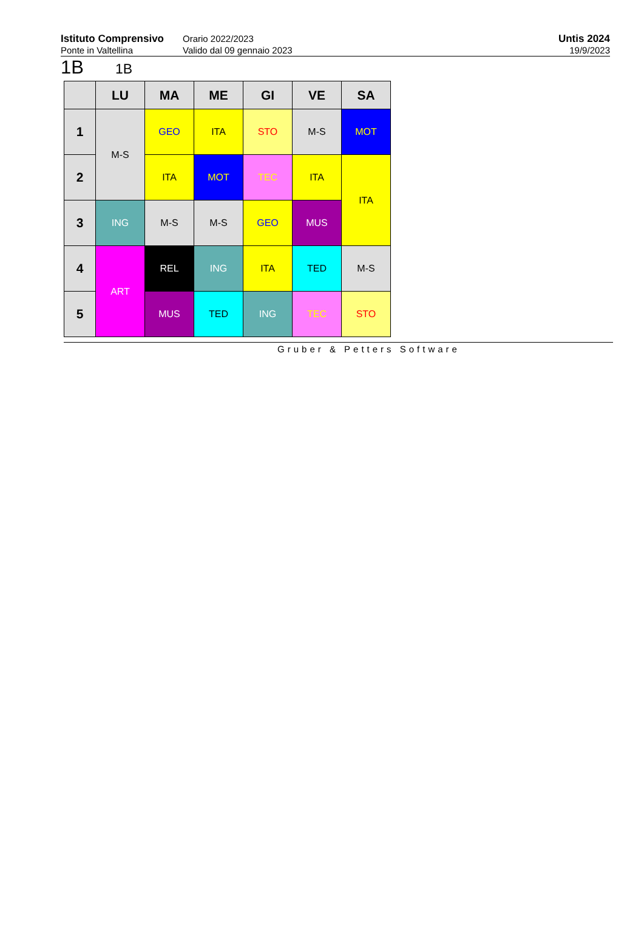Istituto Comprensivo
Ponte in Valtellina
Orario 2022/2023
Valido dal 09 gennaio 2023
Untis 2024
19/9/2023
1B 1B
| | LU | MA | ME | GI | VE | SA |
| --- | --- | --- | --- | --- | --- | --- |
| 1 | M-S | GEO | ITA | STO | M-S | MOT |
| 2 | | ITA | MOT | TEC | ITA | ITA |
| 3 | ING | M-S | M-S | GEO | MUS | |
| 4 | ART | REL | ING | ITA | TED | M-S |
| 5 | | MUS | TED | ING | TEC | STO |
Gruber & Petters Software